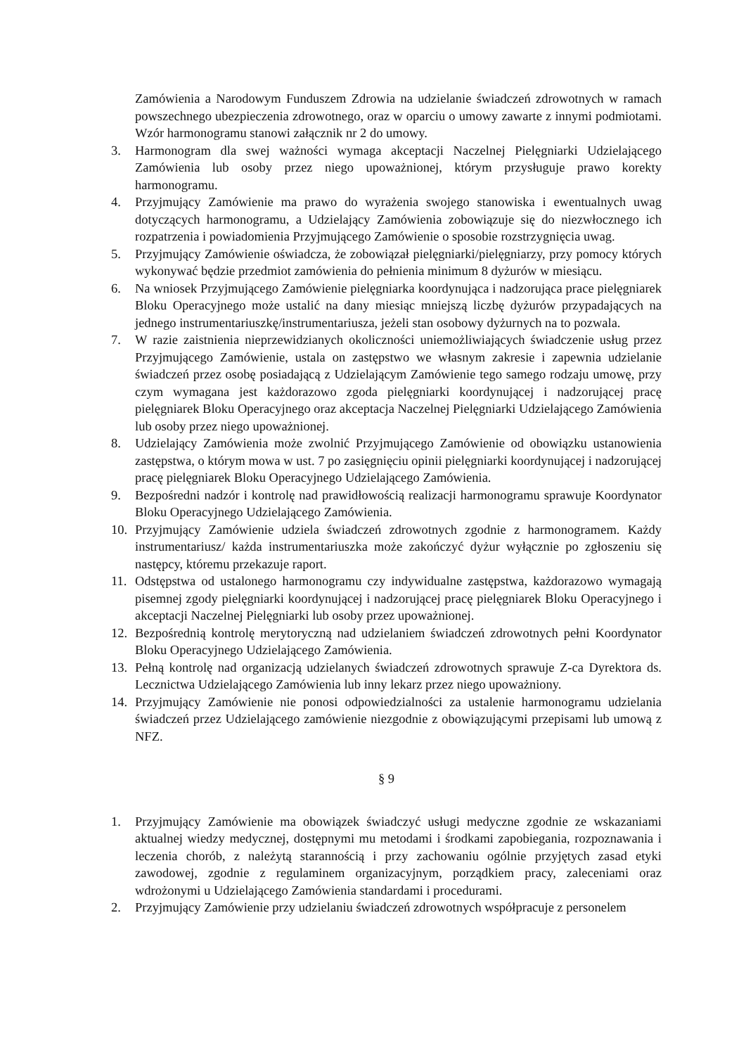Zamówienia a Narodowym Funduszem Zdrowia na udzielanie świadczeń zdrowotnych w ramach powszechnego ubezpieczenia zdrowotnego, oraz w oparciu o umowy zawarte z innymi podmiotami. Wzór harmonogramu stanowi załącznik nr 2 do umowy.
3. Harmonogram dla swej ważności wymaga akceptacji Naczelnej Pielęgniarki Udzielającego Zamówienia lub osoby przez niego upoważnionej, którym przysługuje prawo korekty harmonogramu.
4. Przyjmujący Zamówienie ma prawo do wyrażenia swojego stanowiska i ewentualnych uwag dotyczących harmonogramu, a Udzielający Zamówienia zobowiązuje się do niezwłocznego ich rozpatrzenia i powiadomienia Przyjmującego Zamówienie o sposobie rozstrzygnięcia uwag.
5. Przyjmujący Zamówienie oświadcza, że zobowiązał pielęgniarki/pielęgniarzy, przy pomocy których wykonywać będzie przedmiot zamówienia do pełnienia minimum 8 dyżurów w miesiącu.
6. Na wniosek Przyjmującego Zamówienie pielęgniarka koordynująca i nadzorująca prace pielęgniarek Bloku Operacyjnego może ustalić na dany miesiąc mniejszą liczbę dyżurów przypadających na jednego instrumentariuszkę/instrumentariusza, jeżeli stan osobowy dyżurnych na to pozwala.
7. W razie zaistnienia nieprzewidzianych okoliczności uniemożliwiających świadczenie usług przez Przyjmującego Zamówienie, ustala on zastępstwo we własnym zakresie i zapewnia udzielanie świadczeń przez osobę posiadającą z Udzielającym Zamówienie tego samego rodzaju umowę, przy czym wymagana jest każdorazowo zgoda pielęgniarki koordynującej i nadzorującej pracę pielęgniarek Bloku Operacyjnego oraz akceptacja Naczelnej Pielęgniarki Udzielającego Zamówienia lub osoby przez niego upoważnionej.
8. Udzielający Zamówienia może zwolnić Przyjmującego Zamówienie od obowiązku ustanowienia zastępstwa, o którym mowa w ust. 7 po zasięgnięciu opinii pielęgniarki koordynującej i nadzorującej pracę pielęgniarek Bloku Operacyjnego Udzielającego Zamówienia.
9. Bezpośredni nadzór i kontrolę nad prawidłowością realizacji harmonogramu sprawuje Koordynator Bloku Operacyjnego Udzielającego Zamówienia.
10. Przyjmujący Zamówienie udziela świadczeń zdrowotnych zgodnie z harmonogramem. Każdy instrumentariusz/ każda instrumentariuszka może zakończyć dyżur wyłącznie po zgłoszeniu się następcy, któremu przekazuje raport.
11. Odstępstwa od ustalonego harmonogramu czy indywidualne zastępstwa, każdorazowo wymagają pisemnej zgody pielęgniarki koordynującej i nadzorującej pracę pielęgniarek Bloku Operacyjnego i akceptacji Naczelnej Pielęgniarki lub osoby przez upoważnionej.
12. Bezpośrednią kontrolę merytoryczną nad udzielaniem świadczeń zdrowotnych pełni Koordynator Bloku Operacyjnego Udzielającego Zamówienia.
13. Pełną kontrolę nad organizacją udzielanych świadczeń zdrowotnych sprawuje Z-ca Dyrektora ds. Lecznictwa Udzielającego Zamówienia lub inny lekarz przez niego upoważniony.
14. Przyjmujący Zamówienie nie ponosi odpowiedzialności za ustalenie harmonogramu udzielania świadczeń przez Udzielającego zamówienie niezgodnie z obowiązującymi przepisami lub umową z NFZ.
§ 9
1. Przyjmujący Zamówienie ma obowiązek świadczyć usługi medyczne zgodnie ze wskazaniami aktualnej wiedzy medycznej, dostępnymi mu metodami i środkami zapobiegania, rozpoznawania i leczenia chorób, z należytą starannością i przy zachowaniu ogólnie przyjętych zasad etyki zawodowej, zgodnie z regulaminem organizacyjnym, porządkiem pracy, zaleceniami oraz wdrożonymi u Udzielającego Zamówienia standardami i procedurami.
2. Przyjmujący Zamówienie przy udzielaniu świadczeń zdrowotnych współpracuje z personelem